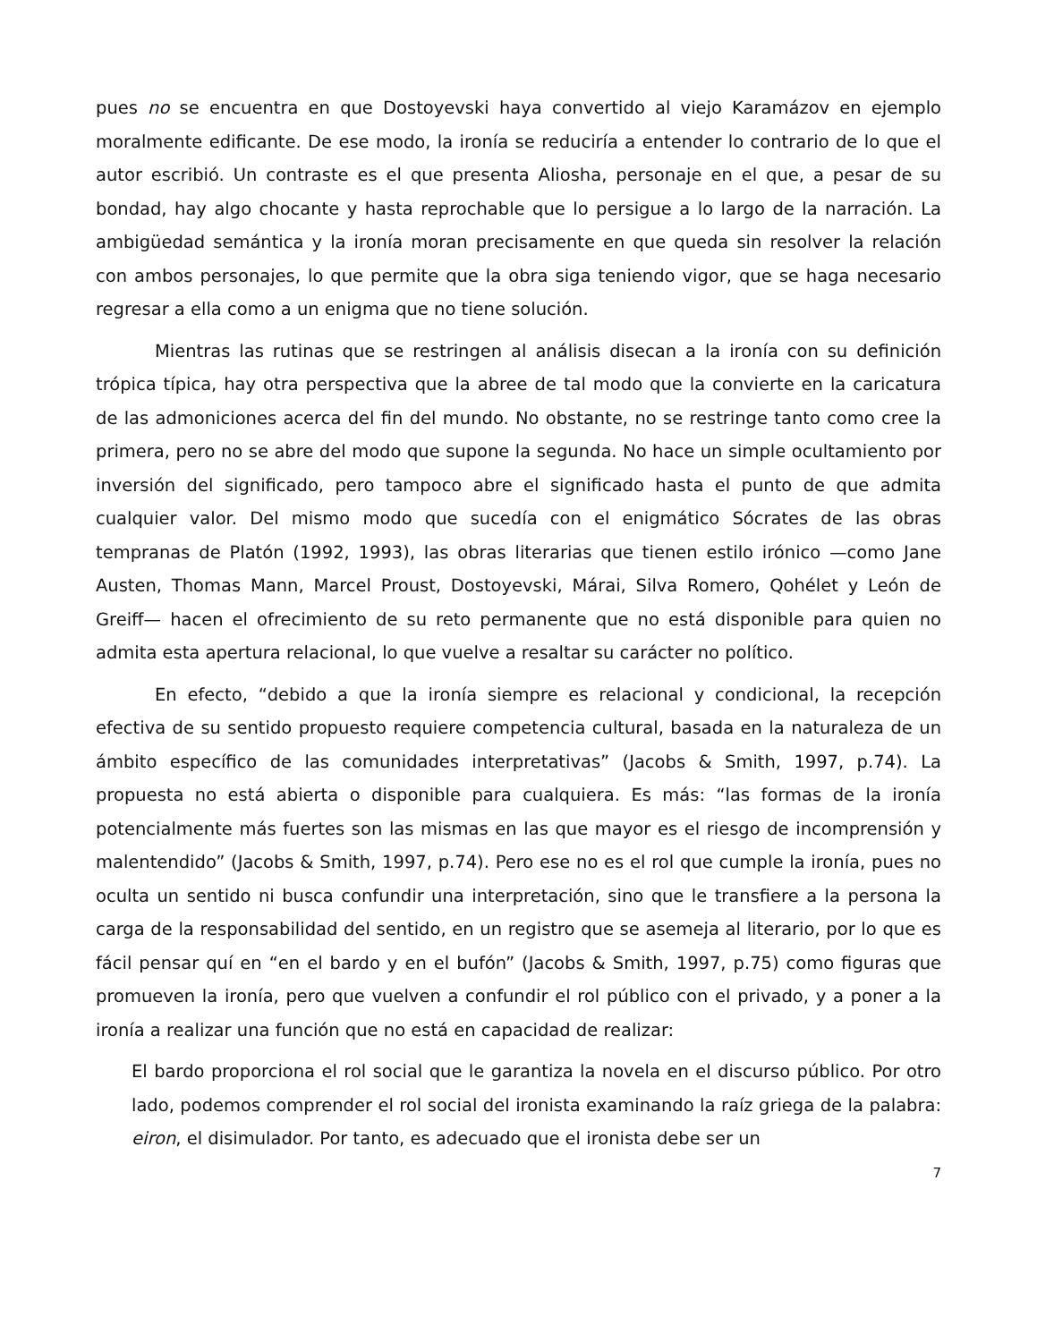pues no se encuentra en que Dostoyevski haya convertido al viejo Karamázov en ejemplo moralmente edificante. De ese modo, la ironía se reduciría a entender lo contrario de lo que el autor escribió. Un contraste es el que presenta Aliosha, personaje en el que, a pesar de su bondad, hay algo chocante y hasta reprochable que lo persigue a lo largo de la narración. La ambigüedad semántica y la ironía moran precisamente en que queda sin resolver la relación con ambos personajes, lo que permite que la obra siga teniendo vigor, que se haga necesario regresar a ella como a un enigma que no tiene solución.
Mientras las rutinas que se restringen al análisis disecan a la ironía con su definición trópica típica, hay otra perspectiva que la abree de tal modo que la convierte en la caricatura de las admoniciones acerca del fin del mundo. No obstante, no se restringe tanto como cree la primera, pero no se abre del modo que supone la segunda. No hace un simple ocultamiento por inversión del significado, pero tampoco abre el significado hasta el punto de que admita cualquier valor. Del mismo modo que sucedía con el enigmático Sócrates de las obras tempranas de Platón (1992, 1993), las obras literarias que tienen estilo irónico —como Jane Austen, Thomas Mann, Marcel Proust, Dostoyevski, Márai, Silva Romero, Qohélet y León de Greiff— hacen el ofrecimiento de su reto permanente que no está disponible para quien no admita esta apertura relacional, lo que vuelve a resaltar su carácter no político.
En efecto, “debido a que la ironía siempre es relacional y condicional, la recepción efectiva de su sentido propuesto requiere competencia cultural, basada en la naturaleza de un ámbito específico de las comunidades interpretativas” (Jacobs & Smith, 1997, p.74). La propuesta no está abierta o disponible para cualquiera. Es más: “las formas de la ironía potencialmente más fuertes son las mismas en las que mayor es el riesgo de incomprensión y malentendido” (Jacobs & Smith, 1997, p.74). Pero ese no es el rol que cumple la ironía, pues no oculta un sentido ni busca confundir una interpretación, sino que le transfiere a la persona la carga de la responsabilidad del sentido, en un registro que se asemeja al literario, por lo que es fácil pensar quí en “en el bardo y en el bufón” (Jacobs & Smith, 1997, p.75) como figuras que promueven la ironía, pero que vuelven a confundir el rol público con el privado, y a poner a la ironía a realizar una función que no está en capacidad de realizar:
El bardo proporciona el rol social que le garantiza la novela en el discurso público. Por otro lado, podemos comprender el rol social del ironista examinando la raíz griega de la palabra: eiron, el disimulador. Por tanto, es adecuado que el ironista debe ser un
7